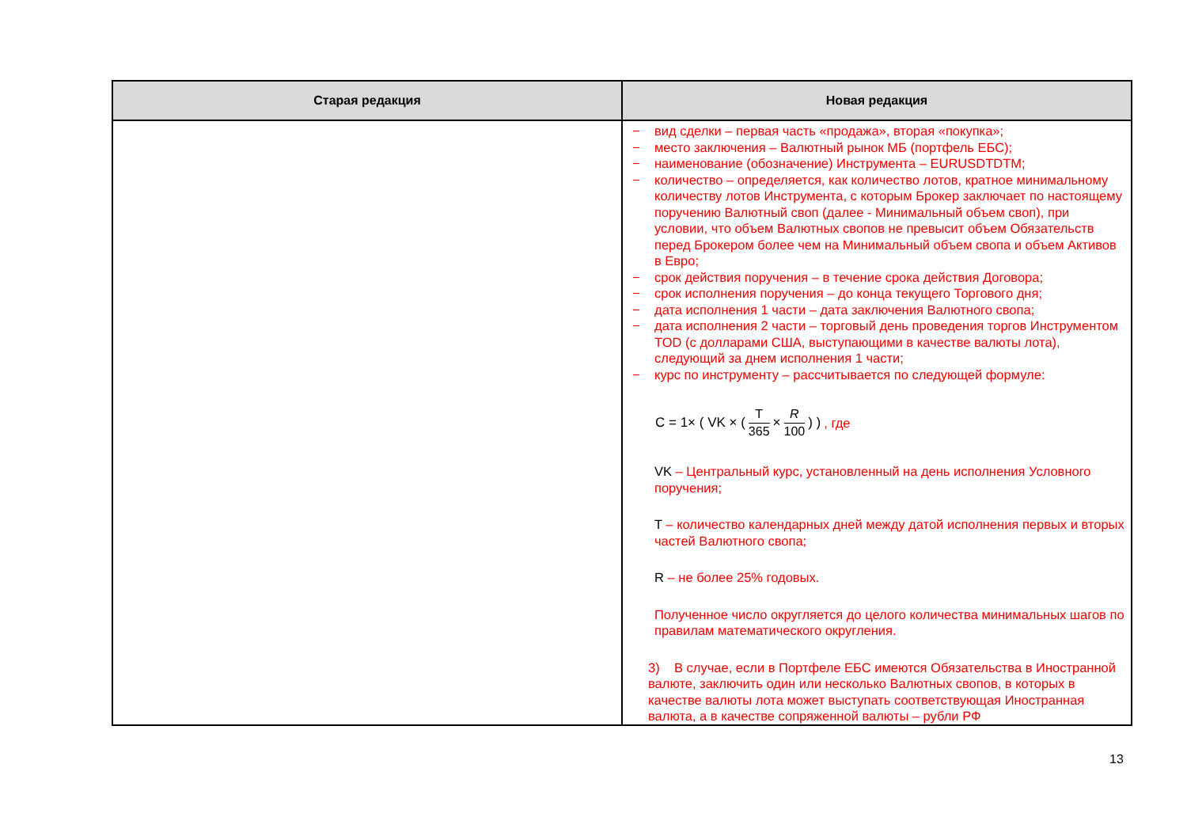| Старая редакция | Новая редакция |
| --- | --- |
| | − вид сделки – первая часть «продажа», вторая «покупка»; − место заключения – Валютный рынок МБ (портфель ЕБС); − наименование (обозначение) Инструмента – EURUSDTDTM; − количество – определяется, как количество лотов, кратное минимальному количеству лотов Инструмента, с которым Брокер заключает по настоящему поручению Валютный своп (далее - Минимальный объем своп), при условии, что объем Валютных свопов не превысит объем Обязательств перед Брокером более чем на Минимальный объем свопа и объем Активов в Евро; − срок действия поручения – в течение срока действия Договора; − срок исполнения поручения – до конца текущего Торгового дня; − дата исполнения 1 части – дата заключения Валютного свопа; − дата исполнения 2 части – торговый день проведения торгов Инструментом TOD (с долларами США, выступающими в качестве валюты лота), следующий за днем исполнения 1 части; − курс по инструменту – рассчитывается по следующей формуле: C = 1× ( VK × ( T 365 × R 100 ) ) , где VK – Центральный курс, установленный на день исполнения Условного поручения; T – количество календарных дней между датой исполнения первых и вторых частей Валютного свопа; R – не более 25% годовых. Полученное число округляется до целого количества минимальных шагов по правилам математического округления. 3) В случае, если в Портфеле ЕБС имеются Обязательства в Иностранной валюте, заключить один или несколько Валютных свопов, в которых в качестве валюты лота может выступать соответствующая Иностранная валюта, а в качестве сопряженной валюты – рубли РФ |
13